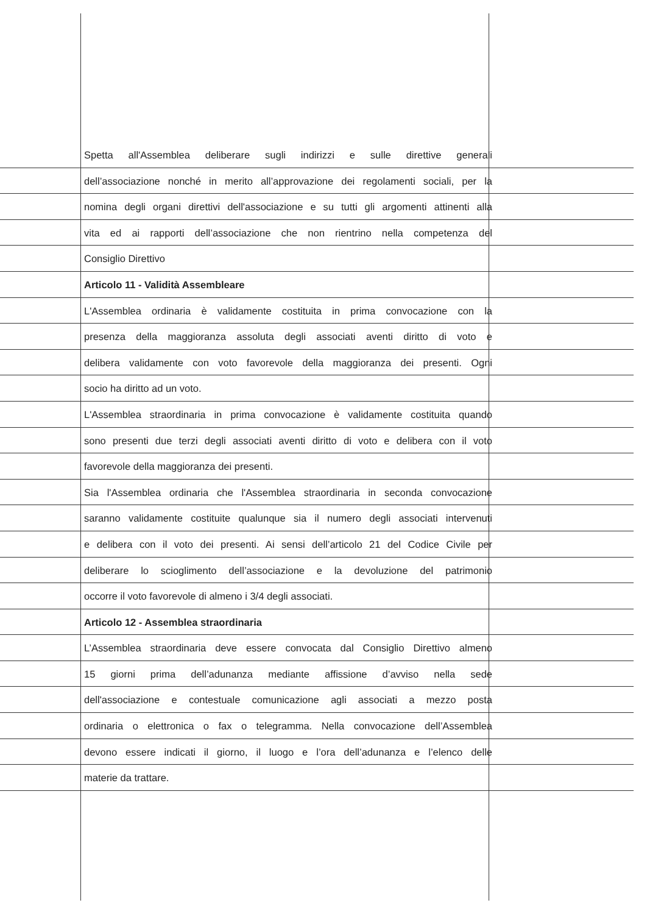Spetta all'Assemblea deliberare sugli indirizzi e sulle direttive generali
dell’associazione nonché in merito all’approvazione dei regolamenti sociali, per la
nomina degli organi direttivi dell'associazione e su tutti gli argomenti attinenti alla
vita ed ai rapporti dell’associazione che non rientrino nella competenza del
Consiglio Direttivo
Articolo 11 - Validità Assembleare
L'Assemblea ordinaria è validamente costituita in prima convocazione con la
presenza della maggioranza assoluta degli associati aventi diritto di voto e
delibera validamente con voto favorevole della maggioranza dei presenti. Ogni
socio ha diritto ad un voto.
L'Assemblea straordinaria in prima convocazione è validamente costituita quando
sono presenti due terzi degli associati aventi diritto di voto e delibera con il voto
favorevole della maggioranza dei presenti.
Sia l'Assemblea ordinaria che l'Assemblea straordinaria in seconda convocazione
saranno validamente costituite qualunque sia il numero degli associati intervenuti
e delibera con il voto dei presenti. Ai sensi dell’articolo 21 del Codice Civile per
deliberare lo scioglimento dell’associazione e la devoluzione del patrimonio
occorre il voto favorevole di almeno i 3/4 degli associati.
Articolo 12 - Assemblea straordinaria
L’Assemblea straordinaria deve essere convocata dal Consiglio Direttivo almeno
15 giorni prima dell’adunanza mediante affissione d’avviso nella sede
dell'associazione e contestuale comunicazione agli associati a mezzo posta
ordinaria o elettronica o fax o telegramma. Nella convocazione dell’Assemblea
devono essere indicati il giorno, il luogo e l’ora dell’adunanza e l’elenco delle
materie da trattare.